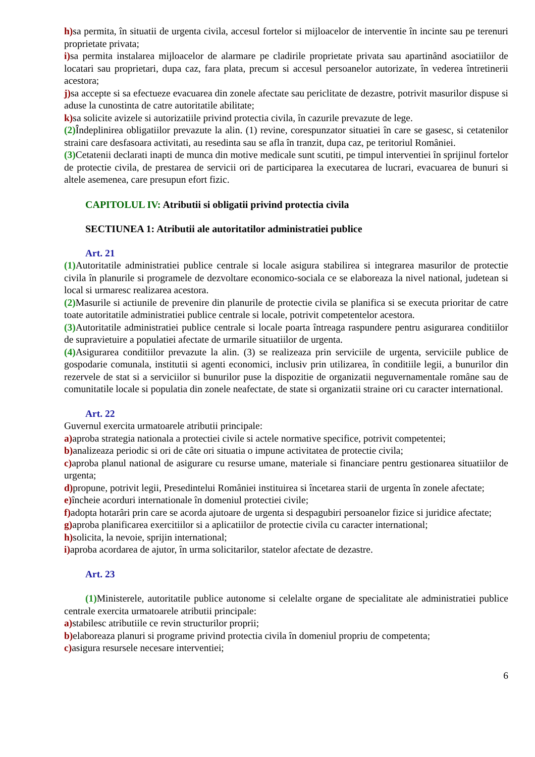h) sa permita, în situatii de urgenta civila, accesul fortelor si mijloacelor de interventie în incinte sau pe terenuri proprietate privata;
i) sa permita instalarea mijloacelor de alarmare pe cladirile proprietate privata sau apartinând asociatiilor de locatari sau proprietari, dupa caz, fara plata, precum si accesul persoanelor autorizate, în vederea întretinerii acestora;
j) sa accepte si sa efectueze evacuarea din zonele afectate sau periclitate de dezastre, potrivit masurilor dispuse si aduse la cunostinta de catre autoritatile abilitate;
k) sa solicite avizele si autorizatiile privind protectia civila, în cazurile prevazute de lege.
(2) Îndeplinirea obligatiilor prevazute la alin. (1) revine, corespunzator situatiei în care se gasesc, si cetatenilor straini care desfasoara activitati, au resedinta sau se afla în tranzit, dupa caz, pe teritoriul României.
(3) Cetatenii declarati inapti de munca din motive medicale sunt scutiti, pe timpul interventiei în sprijinul fortelor de protectie civila, de prestarea de servicii ori de participarea la executarea de lucrari, evacuarea de bunuri si altele asemenea, care presupun efort fizic.
CAPITOLUL IV: Atributii si obligatii privind protectia civila
SECTIUNEA 1: Atributii ale autoritatilor administratiei publice
Art. 21
(1) Autoritatile administratiei publice centrale si locale asigura stabilirea si integrarea masurilor de protectie civila în planurile si programele de dezvoltare economico-sociala ce se elaboreaza la nivel national, judetean si local si urmaresc realizarea acestora.
(2) Masurile si actiunile de prevenire din planurile de protectie civila se planifica si se executa prioritar de catre toate autoritatile administratiei publice centrale si locale, potrivit competentelor acestora.
(3) Autoritatile administratiei publice centrale si locale poarta întreaga raspundere pentru asigurarea conditiilor de supravietuire a populatiei afectate de urmarile situatiilor de urgenta.
(4) Asigurarea conditiilor prevazute la alin. (3) se realizeaza prin serviciile de urgenta, serviciile publice de gospodarie comunala, institutii si agenti economici, inclusiv prin utilizarea, în conditiile legii, a bunurilor din rezervele de stat si a serviciilor si bunurilor puse la dispozitie de organizatii neguvernamentale române sau de comunitatile locale si populatia din zonele neafectate, de state si organizatii straine ori cu caracter international.
Art. 22
Guvernul exercita urmatoarele atributii principale:
a) aproba strategia nationala a protectiei civile si actele normative specifice, potrivit competentei;
b) analizeaza periodic si ori de câte ori situatia o impune activitatea de protectie civila;
c) aproba planul national de asigurare cu resurse umane, materiale si financiare pentru gestionarea situatiilor de urgenta;
d) propune, potrivit legii, Presedintelui României instituirea si încetarea starii de urgenta în zonele afectate;
e) încheie acorduri internationale în domeniul protectiei civile;
f) adopta hotarâri prin care se acorda ajutoare de urgenta si despagubiri persoanelor fizice si juridice afectate;
g) aproba planificarea exercitiilor si a aplicatiilor de protectie civila cu caracter international;
h) solicita, la nevoie, sprijin international;
i) aproba acordarea de ajutor, în urma solicitarilor, statelor afectate de dezastre.
Art. 23
(1) Ministerele, autoritatile publice autonome si celelalte organe de specialitate ale administratiei publice centrale exercita urmatoarele atributii principale:
a) stabilesc atributiile ce revin structurilor proprii;
b) elaboreaza planuri si programe privind protectia civila în domeniul propriu de competenta;
c) asigura resursele necesare interventiei;
6